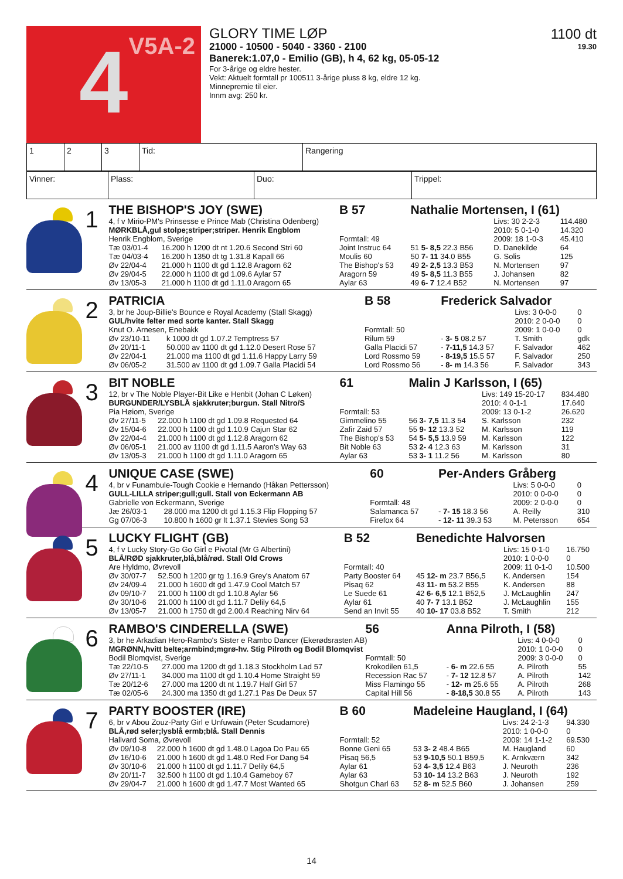4 V5A-2
GLORY TIME LØP
21000 - 10500 - 5040 - 3360 - 2100
Banerek:1.07,0 - Emilio (GB), h 4, 62 kg, 05-05-12
For 3-årige og eldre hester.
Vekt: Aktuelt formtall pr 100511 3-årige pluss 8 kg, eldre 12 kg.
Minnepremie til eier.
Innm avg: 250 kr.
1100 dt
19.30
| 1 | 2 | 3 | Tid: | Rangering |
| Vinner: | Plass: | Duo: | Trippel: |
1
| THE BISHOP'S JOY (SWE) | | B 57 | Nathalie Mortensen, I (61) | | |
| 4, f v Mirio-PM's Prinsesse e Prince Mab (Christina Odenberg) | | | | Livs: 30 2-2-3 | 114.480 |
| MØRKBLÅ,gul stolpe;striper;striper. Henrik Engblom | | | | 2010: 5 0-1-0 | 14.320 |
| Henrik Engblom, Sverige | | Formtall: 49 | | 2009: 18 1-0-3 | 45.410 |
| Tæ 03/01-4 | 16.200 h 1200 dt nt 1.20.6 Second Stri 60 | Joint Instruc 64 | 51 5- 8,5 22.3 B56 | D. Danekilde | 64 |
| Tæ 04/03-4 | 16.200 h 1350 dt tg 1.31.8 Kapall 66 | Moulis 60 | 50 7- 11 34.0 B55 | G. Solis | 125 |
| Øv 22/04-4 | 21.000 h 1100 dt gd 1.12.8 Aragorn 62 | The Bishop's 53 | 49 2- 2,5 13.3 B53 | N. Mortensen | 97 |
| Øv 29/04-5 | 22.000 h 1100 dt gd 1.09.6 Aylar 57 | Aragorn 59 | 49 5- 8,5 11.3 B55 | J. Johansen | 82 |
| Øv 13/05-3 | 21.000 h 1100 dt gd 1.11.0 Aragorn 65 | Aylar 63 | 49 6- 7 12.4 B52 | N. Mortensen | 97 |
2
| PATRICIA | | B 58 | Frederick Salvador | | |
| 3, br he Joup-Billie's Bounce e Royal Academy (Stall Skagg) | | | | Livs: 3 0-0-0 | 0 |
| GUL/hvite felter med sorte kanter. Stall Skagg | | | | 2010: 2 0-0-0 | 0 |
| Knut O. Arnesen, Enebakk | | Formtall: 50 | | 2009: 1 0-0-0 | 0 |
| Øv 23/10-11 | k 1000 dt gd 1.07.2 Temptress 57 | Rilum 59 | - 3- 5 08.2 57 | T. Smith | gdk |
| Øv 20/11-1 | 50.000 av 1100 dt gd 1.12.0 Desert Rose 57 | Galla Placidi 57 | - 7-11,5 14.3 57 | F. Salvador | 462 |
| Øv 22/04-1 | 21.000 ma 1100 dt gd 1.11.6 Happy Larry 59 | Lord Rossmo 59 | - 8-19,5 15.5 57 | F. Salvador | 250 |
| Øv 06/05-2 | 31.500 av 1100 dt gd 1.09.7 Galla Placidi 54 | Lord Rossmo 56 | - 8- m 14.3 56 | F. Salvador | 343 |
3
| BIT NOBLE | | 61 | Malin J Karlsson, I (65) | | |
| 12, br v The Noble Player-Bit Like e Henbit (Johan C Løken) | | | | Livs: 149 15-20-17 | 834.480 |
| BURGUNDER/LYSBLÅ sjakkruter;burgun. Stall Nitro/S | | | | 2010: 4 0-1-1 | 17.640 |
| Pia Høiom, Sverige | | Formtall: 53 | | 2009: 13 0-1-2 | 26.620 |
| Øv 27/11-5 | 22.000 h 1100 dt gd 1.09.8 Requested 64 | Gimmelino 55 | 56 3- 7,5 11.3 54 | S. Karlsson | 232 |
| Øv 15/04-6 | 22.000 h 1100 dt gd 1.10.9 Cajun Star 62 | Zafir Zaid 57 | 55 9- 12 13.3 52 | M. Karlsson | 119 |
| Øv 22/04-4 | 21.000 h 1100 dt gd 1.12.8 Aragorn 62 | The Bishop's 53 | 54 5- 5,5 13.9 59 | M. Karlsson | 122 |
| Øv 06/05-1 | 21.000 av 1100 dt gd 1.11.5 Aaron's Way 63 | Bit Noble 63 | 53 2- 4 12.3 63 | M. Karlsson | 31 |
| Øv 13/05-3 | 21.000 h 1100 dt gd 1.11.0 Aragorn 65 | Aylar 63 | 53 3- 1 11.2 56 | M. Karlsson | 80 |
4
| UNIQUE CASE (SWE) | | 60 | Per-Anders Gråberg | | |
| 4, br v Funambule-Tough Cookie e Hernando (Håkan Pettersson) | | | | Livs: 5 0-0-0 | 0 |
| GULL-LILLA striper;gull;gull. Stall von Eckermann AB | | | | 2010: 0 0-0-0 | 0 |
| Gabrielle von Eckermann, Sverige | | Formtall: 48 | | 2009: 2 0-0-0 | 0 |
| Jæ 26/03-1 | 28.000 ma 1200 dt gd 1.15.3 Flip Flopping 57 | Salamanca 57 | - 7- 15 18.3 56 | A. Reilly | 310 |
| Gg 07/06-3 | 10.800 h 1600 gr lt 1.37.1 Stevies Song 53 | Firefox 64 | - 12- 11 39.3 53 | M. Petersson | 654 |
5
| LUCKY FLIGHT (GB) | | B 52 | Benedichte Halvorsen | | |
| 4, f v Lucky Story-Go Go Girl e Pivotal (Mr G Albertini) | | | | Livs: 15 0-1-0 | 16.750 |
| BLÅ/RØD sjakkruter,blå,blå/rød. Stall Old Crows | | | | 2010: 1 0-0-0 | 0 |
| Are Hyldmo, Øvrevoll | | Formtall: 40 | | 2009: 11 0-1-0 | 10.500 |
| Øv 30/07-7 | 52.500 h 1200 gr tg 1.16.9 Grey's Anatom 67 | Party Booster 64 | 45 12- m 23.7 B56,5 | K. Andersen | 154 |
| Øv 24/09-4 | 21.000 h 1600 dt gd 1.47.9 Cool Match 57 | Pisaq 62 | 43 11- m 53.2 B55 | K. Andersen | 88 |
| Øv 09/10-7 | 21.000 h 1100 dt gd 1.10.8 Aylar 56 | Le Suede 61 | 42 6- 6,5 12.1 B52,5 | J. McLaughlin | 247 |
| Øv 30/10-6 | 21.000 h 1100 dt gd 1.11.7 Delily 64,5 | Aylar 61 | 40 7- 7 13.1 B52 | J. McLaughlin | 155 |
| Øv 13/05-7 | 21.000 h 1750 dt gd 2.00.4 Reaching Nirv 64 | Send an Invit 55 | 40 10- 17 03.8 B52 | T. Smith | 212 |
6
| RAMBO'S CINDERELLA (SWE) | | 56 | Anna Pilroth, I (58) | | |
| 3, br he Arkadian Hero-Rambo's Sister e Rambo Dancer (Ekerødsrasten AB) | | | | Livs: 4 0-0-0 | 0 |
| MGRØNN,hvitt belte;armbind;mgrø-hv. Stig Pilroth og Bodil Blomqvist | | | | 2010: 1 0-0-0 | 0 |
| Bodil Blomqvist, Sverige | | Formtall: 50 | | 2009: 3 0-0-0 | 0 |
| Tæ 22/10-5 | 27.000 ma 1200 dt gd 1.18.3 Stockholm Lad 57 | Krokodilen 61,5 | - 6- m 22.6 55 | A. Pilroth | 55 |
| Øv 27/11-1 | 34.000 ma 1100 dt gd 1.10.4 Home Straight 59 | Recession Rac 57 | - 7- 12 12.8 57 | A. Pilroth | 142 |
| Tæ 20/12-6 | 27.000 ma 1200 dt nt 1.19.7 Half Girl 57 | Miss Flamingo 55 | - 12- m 25.6 55 | A. Pilroth | 268 |
| Tæ 02/05-6 | 24.300 ma 1350 dt gd 1.27.1 Pas De Deux 57 | Capital Hill 56 | - 8-18,5 30.8 55 | A. Pilroth | 143 |
7
| PARTY BOOSTER (IRE) | | B 60 | Madeleine Haugland, I (64) | | |
| 6, br v Abou Zouz-Party Girl e Unfuwain (Peter Scudamore) | | | | Livs: 24 2-1-3 | 94.330 |
| BLÅ,rød seler;lysblå ermb;blå. Stall Dennis | | | | 2010: 1 0-0-0 | 0 |
| Hallvard Soma, Øvrevoll | | Formtall: 52 | | 2009: 14 1-1-2 | 69.530 |
| Øv 09/10-8 | 22.000 h 1600 dt gd 1.48.0 Lagoa Do Pau 65 | Bonne Geni 65 | 53 3- 2 48.4 B65 | M. Haugland | 60 |
| Øv 16/10-6 | 21.000 h 1600 dt gd 1.48.0 Red For Dang 54 | Pisaq 56,5 | 53 9-10,5 50.1 B59,5 | K. Arnkværn | 342 |
| Øv 30/10-6 | 21.000 h 1100 dt gd 1.11.7 Delily 64,5 | Aylar 61 | 53 4- 3,5 12.4 B63 | J. Neuroth | 236 |
| Øv 20/11-7 | 32.500 h 1100 dt gd 1.10.4 Gameboy 67 | Aylar 63 | 53 10- 14 13.2 B63 | J. Neuroth | 192 |
| Øv 29/04-7 | 21.000 h 1600 dt gd 1.47.7 Most Wanted 65 | Shotgun Charl 63 | 52 8- m 52.5 B60 | J. Johansen | 259 |
14